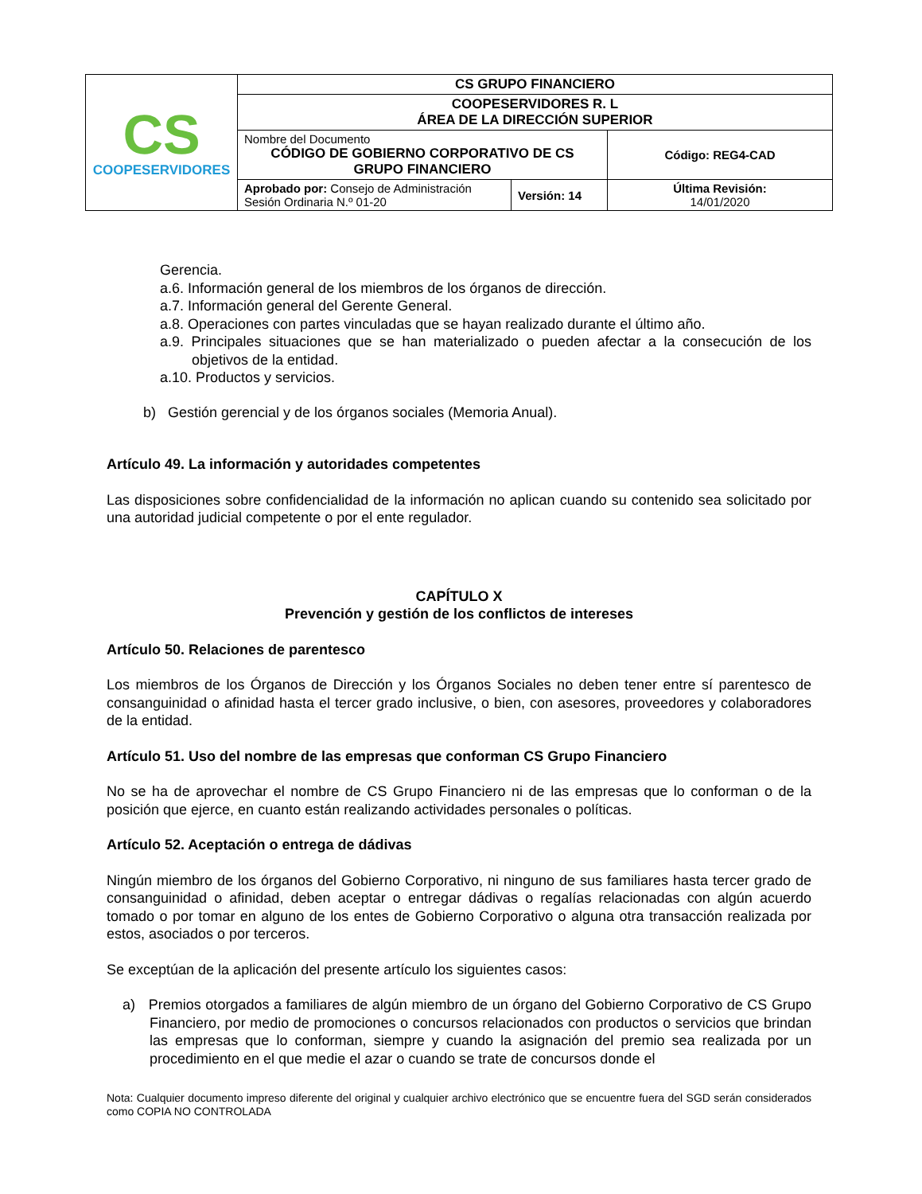| CS COOPESERVIDORES | CS GRUPO FINANCIERO | | |
| | COOPESERVIDORES R. L ÁREA DE LA DIRECCIÓN SUPERIOR | | |
| | Nombre del Documento CÓDIGO DE GOBIERNO CORPORATIVO DE CS GRUPO FINANCIERO | | Código: REG4-CAD |
| | Aprobado por: Consejo de Administración Sesión Ordinaria N.º 01-20 | Versión: 14 | Última Revisión: 14/01/2020 |
Gerencia.
a.6. Información general de los miembros de los órganos de dirección.
a.7. Información general del Gerente General.
a.8. Operaciones con partes vinculadas que se hayan realizado durante el último año.
a.9. Principales situaciones que se han materializado o pueden afectar a la consecución de los objetivos de la entidad.
a.10. Productos y servicios.
b) Gestión gerencial y de los órganos sociales (Memoria Anual).
Artículo 49. La información y autoridades competentes
Las disposiciones sobre confidencialidad de la información no aplican cuando su contenido sea solicitado por una autoridad judicial competente o por el ente regulador.
CAPÍTULO X
Prevención y gestión de los conflictos de intereses
Artículo 50. Relaciones de parentesco
Los miembros de los Órganos de Dirección y los Órganos Sociales no deben tener entre sí parentesco de consanguinidad o afinidad hasta el tercer grado inclusive, o bien, con asesores, proveedores y colaboradores de la entidad.
Artículo 51. Uso del nombre de las empresas que conforman CS Grupo Financiero
No se ha de aprovechar el nombre de CS Grupo Financiero ni de las empresas que lo conforman o de la posición que ejerce, en cuanto están realizando actividades personales o políticas.
Artículo 52. Aceptación o entrega de dádivas
Ningún miembro de los órganos del Gobierno Corporativo, ni ninguno de sus familiares hasta tercer grado de consanguinidad o afinidad, deben aceptar o entregar dádivas o regalías relacionadas con algún acuerdo tomado o por tomar en alguno de los entes de Gobierno Corporativo o alguna otra transacción realizada por estos, asociados o por terceros.
Se exceptúan de la aplicación del presente artículo los siguientes casos:
a) Premios otorgados a familiares de algún miembro de un órgano del Gobierno Corporativo de CS Grupo Financiero, por medio de promociones o concursos relacionados con productos o servicios que brindan las empresas que lo conforman, siempre y cuando la asignación del premio sea realizada por un procedimiento en el que medie el azar o cuando se trate de concursos donde el
Nota: Cualquier documento impreso diferente del original y cualquier archivo electrónico que se encuentre fuera del SGD serán considerados como COPIA NO CONTROLADA